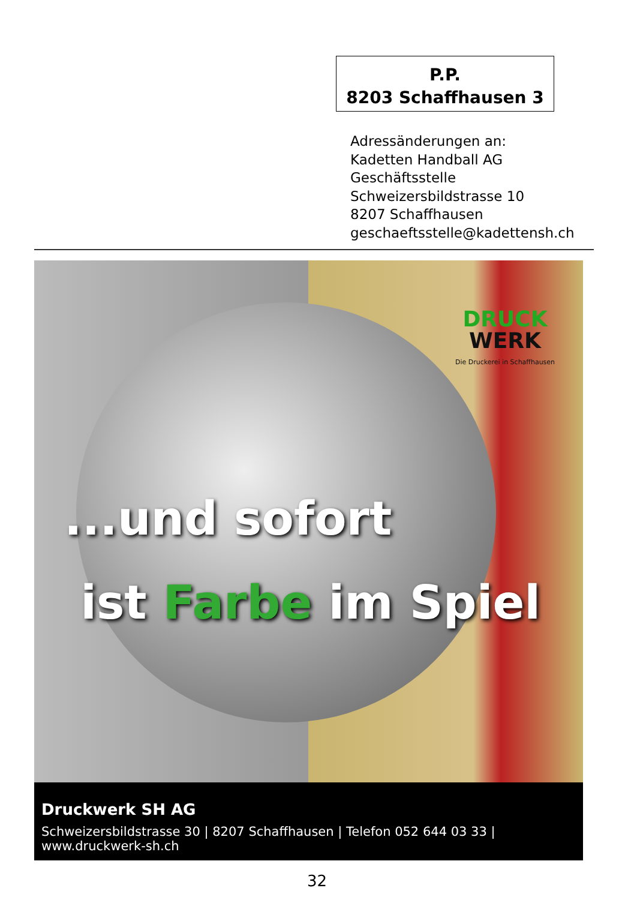P.P.
8203 Schaffhausen 3
Adressänderungen an:
Kadetten Handball AG
Geschäftsstelle
Schweizersbildstrasse 10
8207 Schaffhausen
geschaeftsstelle@kadettensh.ch
DRUCK
WERK
Die Druckerei in Schaffhausen
...und sofort
ist Farbe im Spiel
Druckwerk SH AG
Schweizersbildstrasse 30 | 8207 Schaffhausen | Telefon 052 644 03 33 | www.druckwerk-sh.ch
32